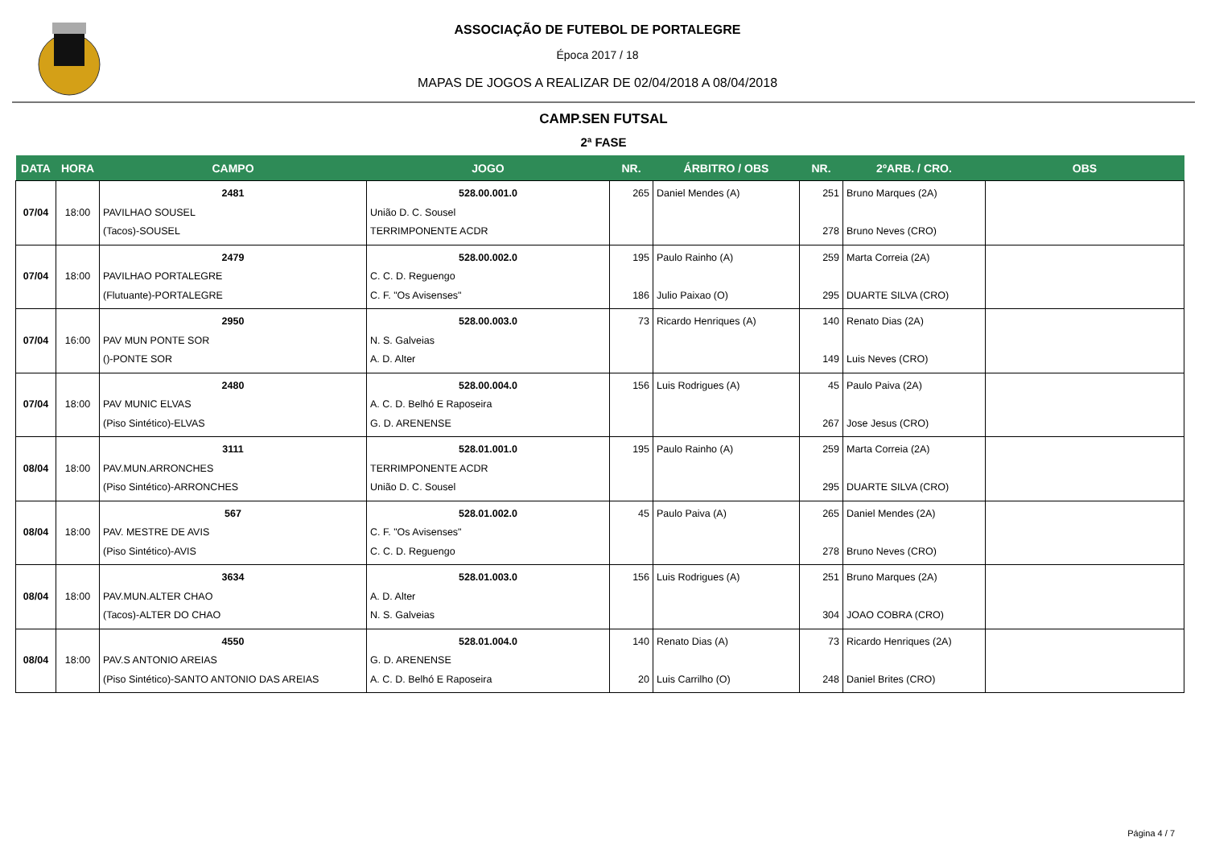ASSOCIAÇÃO DE FUTEBOL DE PORTALEGRE
Época 2017 / 18
MAPAS DE JOGOS A REALIZAR DE 02/04/2018 A 08/04/2018
CAMP.SEN FUTSAL
2ª FASE
| DATA | HORA | CAMPO | JOGO | NR. | ÁRBITRO / OBS | NR. | 2ºARB. / CRO. | OBS |
| --- | --- | --- | --- | --- | --- | --- | --- | --- |
| 07/04 | 18:00 | 2481 PAVILHAO SOUSEL (Tacos)-SOUSEL | 528.00.001.0 União D. C. Sousel TERRIMPONENTE ACDR | 265 | Daniel Mendes (A) | 251 278 | Bruno Marques (2A) Bruno Neves (CRO) | |
| 07/04 | 18:00 | 2479 PAVILHAO PORTALEGRE (Flutuante)-PORTALEGRE | 528.00.002.0 C. C. D. Reguengo C. F. "Os Avisenses" | 195 186 | Paulo Rainho (A) Julio Paixao (O) | 259 295 | Marta Correia (2A) DUARTE SILVA (CRO) | |
| 07/04 | 16:00 | 2950 PAV MUN PONTE SOR ()-PONTE SOR | 528.00.003.0 N. S. Galveias A. D. Alter | 73 | Ricardo Henriques (A) | 140 149 | Renato Dias (2A) Luis Neves (CRO) | |
| 07/04 | 18:00 | 2480 PAV MUNIC ELVAS (Piso Sintético)-ELVAS | 528.00.004.0 A. C. D. Belhó E Raposeira G. D. ARENENSE | 156 | Luis Rodrigues (A) | 45 267 | Paulo Paiva (2A) Jose Jesus (CRO) | |
| 08/04 | 18:00 | 3111 PAV.MUN.ARRONCHES (Piso Sintético)-ARRONCHES | 528.01.001.0 TERRIMPONENTE ACDR União D. C. Sousel | 195 | Paulo Rainho (A) | 259 295 | Marta Correia (2A) DUARTE SILVA (CRO) | |
| 08/04 | 18:00 | 567 PAV. MESTRE DE AVIS (Piso Sintético)-AVIS | 528.01.002.0 C. F. "Os Avisenses" C. C. D. Reguengo | 45 | Paulo Paiva (A) | 265 278 | Daniel Mendes (2A) Bruno Neves (CRO) | |
| 08/04 | 18:00 | 3634 PAV.MUN.ALTER CHAO (Tacos)-ALTER DO CHAO | 528.01.003.0 A. D. Alter N. S. Galveias | 156 | Luis Rodrigues (A) | 251 304 | Bruno Marques (2A) JOAO COBRA (CRO) | |
| 08/04 | 18:00 | 4550 PAV.S ANTONIO AREIAS (Piso Sintético)-SANTO ANTONIO DAS AREIAS | 528.01.004.0 G. D. ARENENSE A. C. D. Belhó E Raposeira | 140 20 | Renato Dias (A) Luis Carrilho (O) | 73 248 | Ricardo Henriques (2A) Daniel Brites (CRO) | |
Página 4 / 7